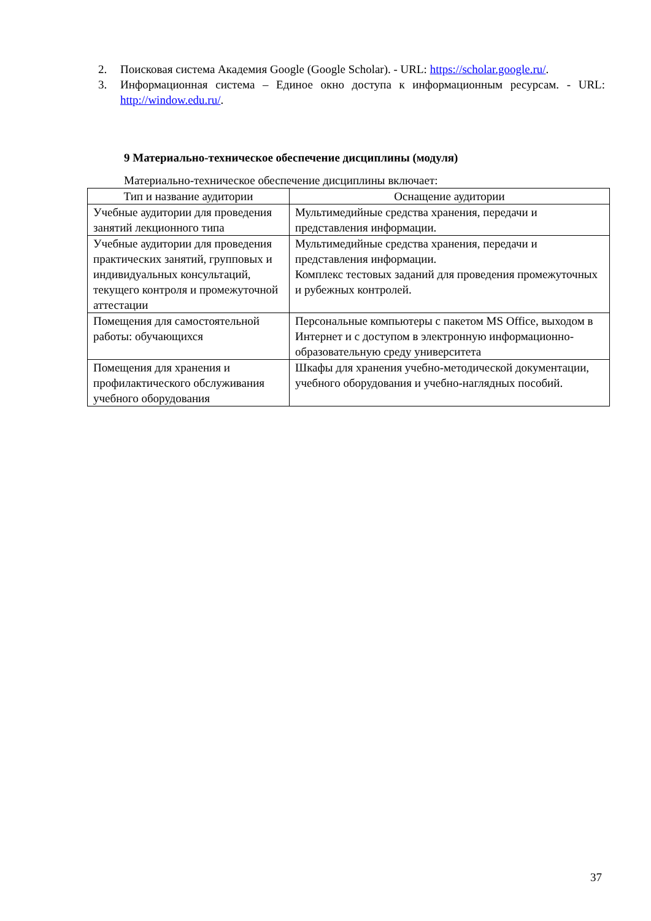2. Поисковая система Академия Google (Google Scholar). - URL: https://scholar.google.ru/.
3. Информационная система – Единое окно доступа к информационным ресурсам. - URL: http://window.edu.ru/.
9 Материально-техническое обеспечение дисциплины (модуля)
Материально-техническое обеспечение дисциплины включает:
| Тип и название аудитории | Оснащение аудитории |
| --- | --- |
| Учебные аудитории для проведения занятий лекционного типа | Мультимедийные средства хранения, передачи и представления информации. |
| Учебные аудитории для проведения практических занятий, групповых и индивидуальных консультаций, текущего контроля и промежуточной аттестации | Мультимедийные средства хранения, передачи и представления информации. Комплекс тестовых заданий для проведения промежуточных и рубежных контролей. |
| Помещения для самостоятельной работы: обучающихся | Персональные компьютеры с пакетом MS Office, выходом в Интернет и с доступом в электронную информационно-образовательную среду университета |
| Помещения для хранения и профилактического обслуживания учебного оборудования | Шкафы для хранения учебно-методической документации, учебного оборудования и учебно-наглядных пособий. |
37